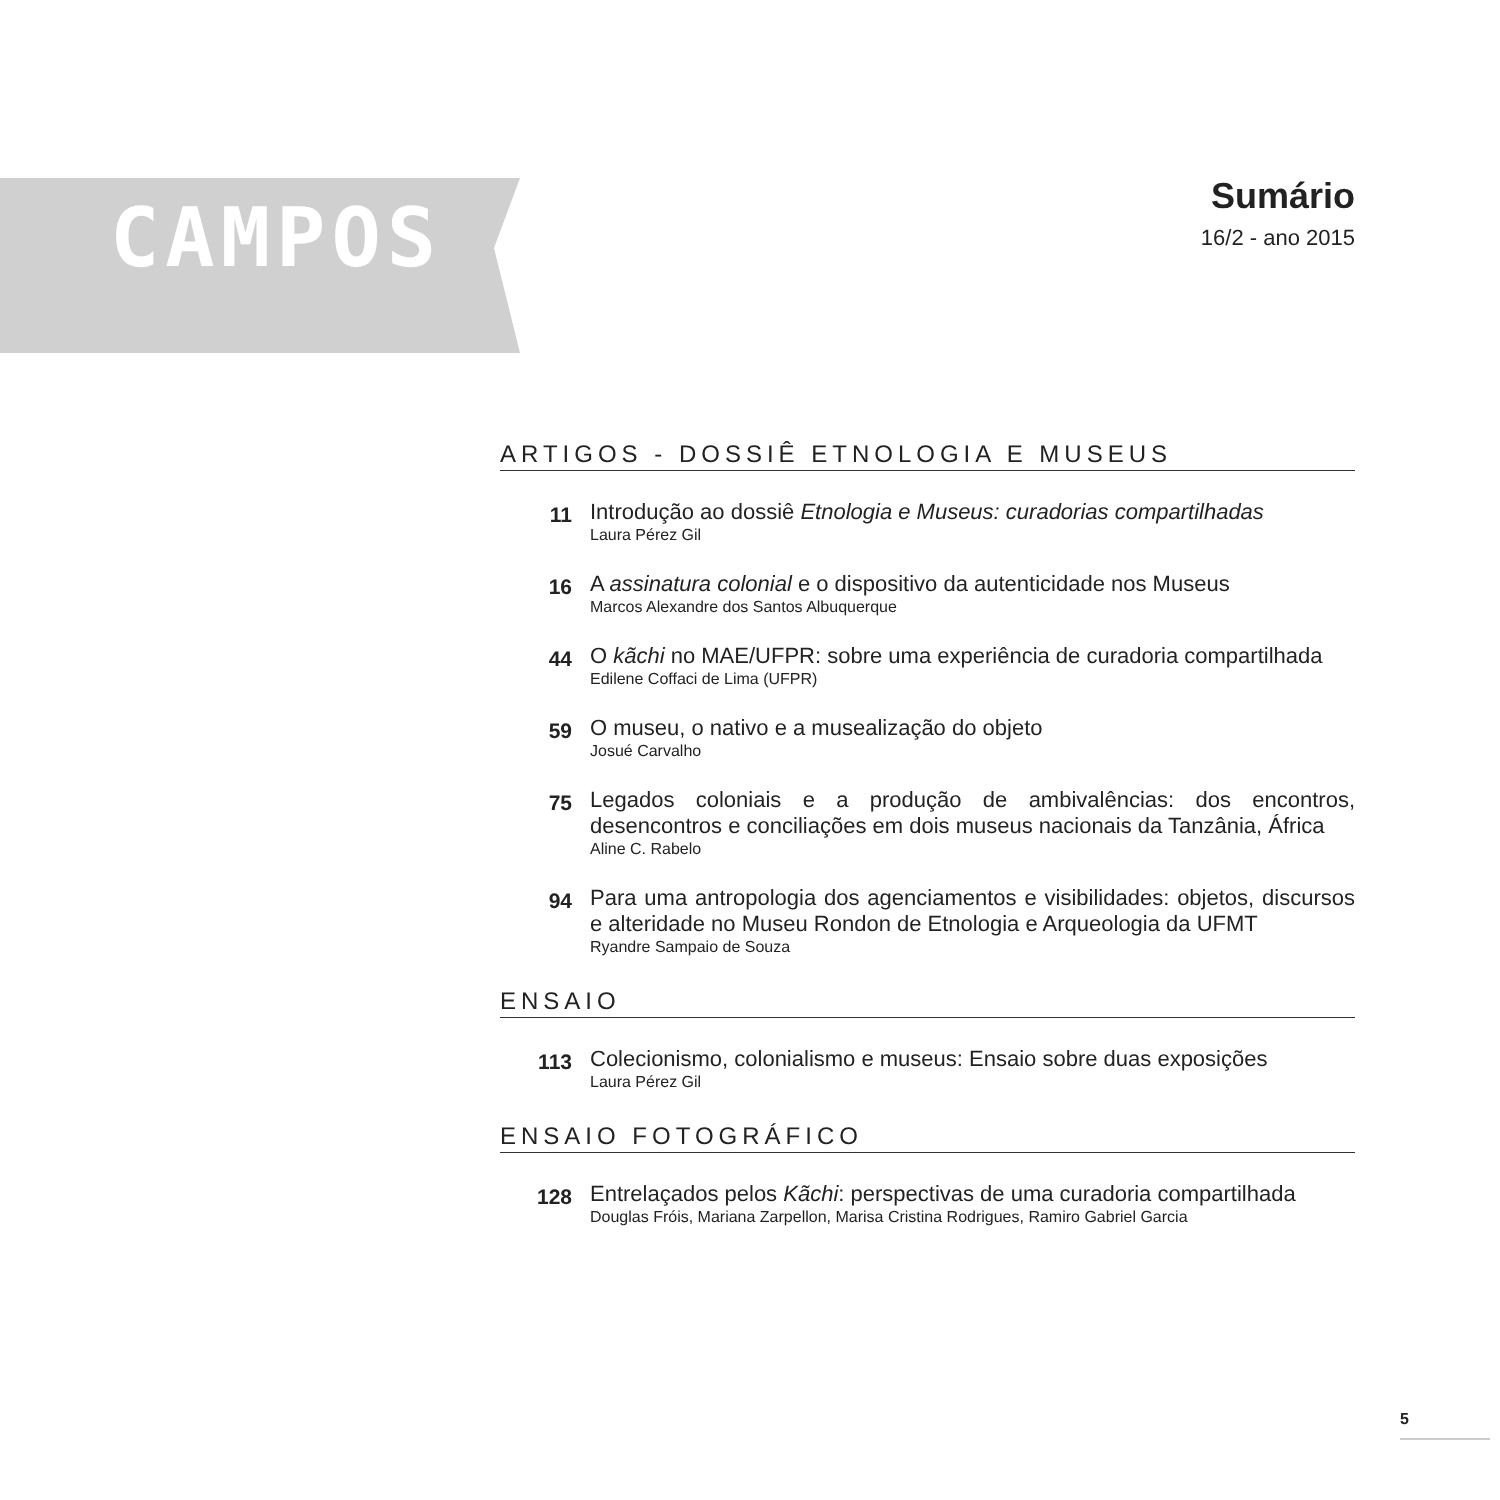CAMPOS
Sumário
16/2 - ano 2015
ARTIGOS - DOSSIÊ ETNOLOGIA E MUSEUS
11
Introdução ao dossiê Etnologia e Museus: curadorias compartilhadas
Laura Pérez Gil
16
A assinatura colonial e o dispositivo da autenticidade nos Museus
Marcos Alexandre dos Santos Albuquerque
44
O kãchi no MAE/UFPR: sobre uma experiência de curadoria compartilhada
Edilene Coffaci de Lima (UFPR)
59
O museu, o nativo e a musealização do objeto
Josué Carvalho
75
Legados coloniais e a produção de ambivalências: dos encontros, desencontros e conciliações em dois museus nacionais da Tanzânia, África
Aline C. Rabelo
94
Para uma antropologia dos agenciamentos e visibilidades: objetos, discursos e alteridade no Museu Rondon de Etnologia e Arqueologia da UFMT
Ryandre Sampaio de Souza
ENSAIO
113
Colecionismo, colonialismo e museus: Ensaio sobre duas exposições
Laura Pérez Gil
ENSAIO FOTOGRÁFICO
128
Entrelaçados pelos Kãchi: perspectivas de uma curadoria compartilhada
Douglas Fróis, Mariana Zarpellon, Marisa Cristina Rodrigues, Ramiro Gabriel Garcia
5